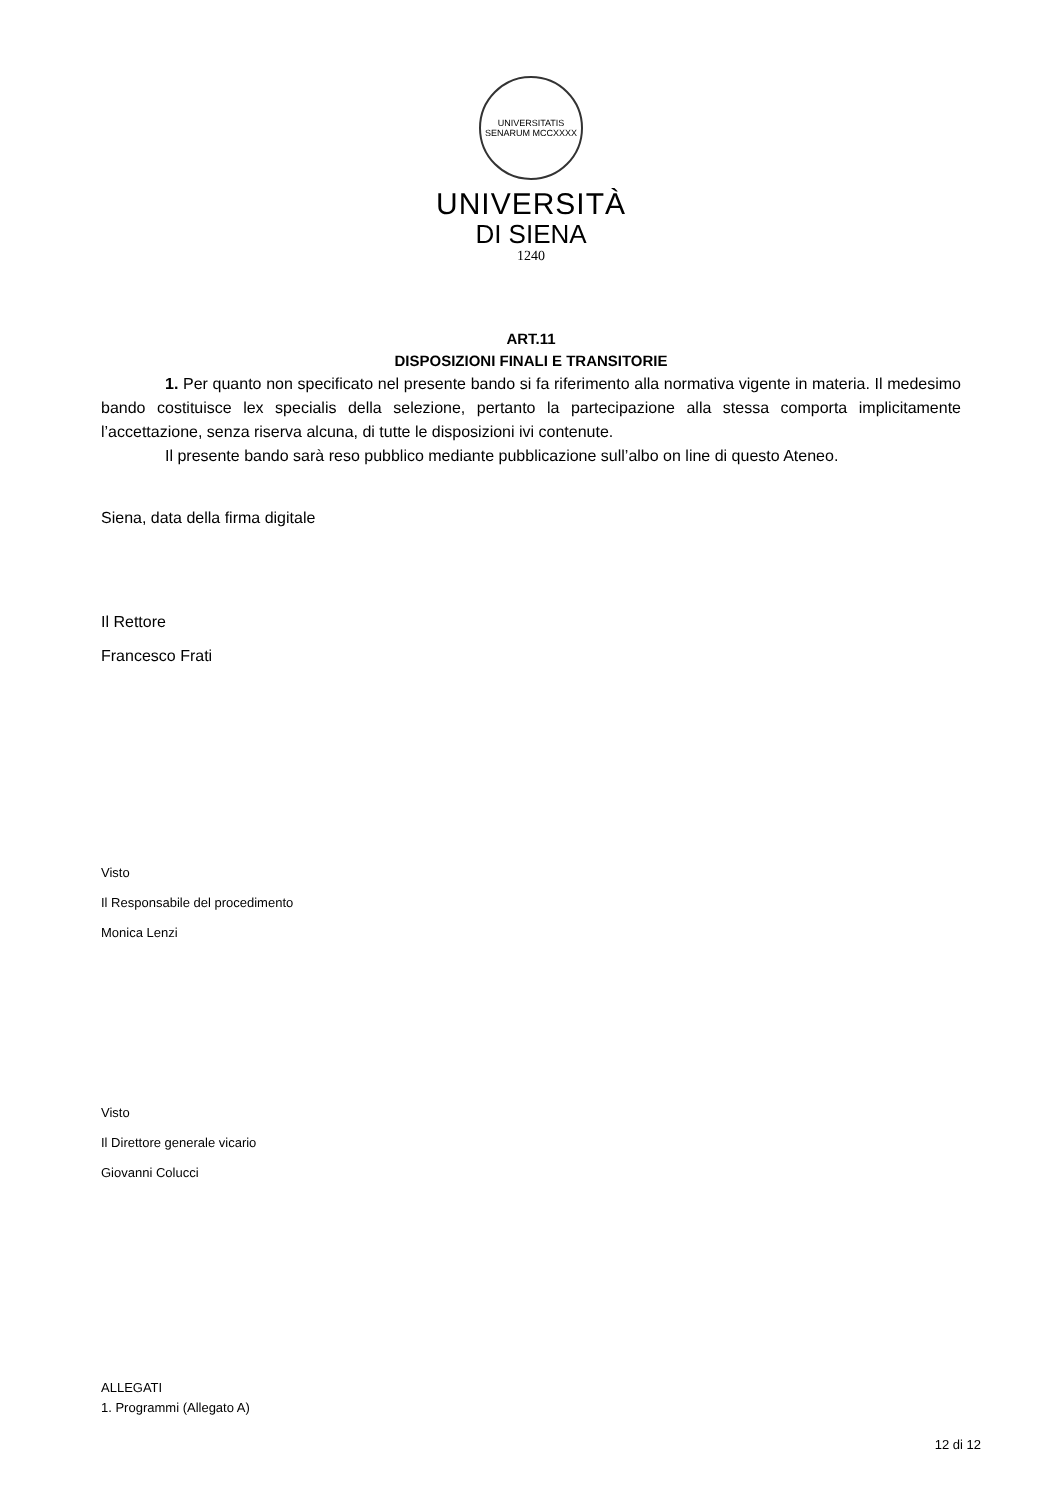UNIVERSITATIS SENARUM MCCXXXX
UNIVERSITÀ
DI SIENA
1240
ART.11
DISPOSIZIONI FINALI E TRANSITORIE
1. Per quanto non specificato nel presente bando si fa riferimento alla normativa vigente in materia. Il medesimo bando costituisce lex specialis della selezione, pertanto la partecipazione alla stessa comporta implicitamente l’accettazione, senza riserva alcuna, di tutte le disposizioni ivi contenute.
Il presente bando sarà reso pubblico mediante pubblicazione sull’albo on line di questo Ateneo.
Siena, data della firma digitale
Il Rettore
Francesco Frati
Visto
Il Responsabile del procedimento
Monica Lenzi
Visto
Il Direttore generale vicario
Giovanni Colucci
ALLEGATI
1. Programmi (Allegato A)
12 di 12